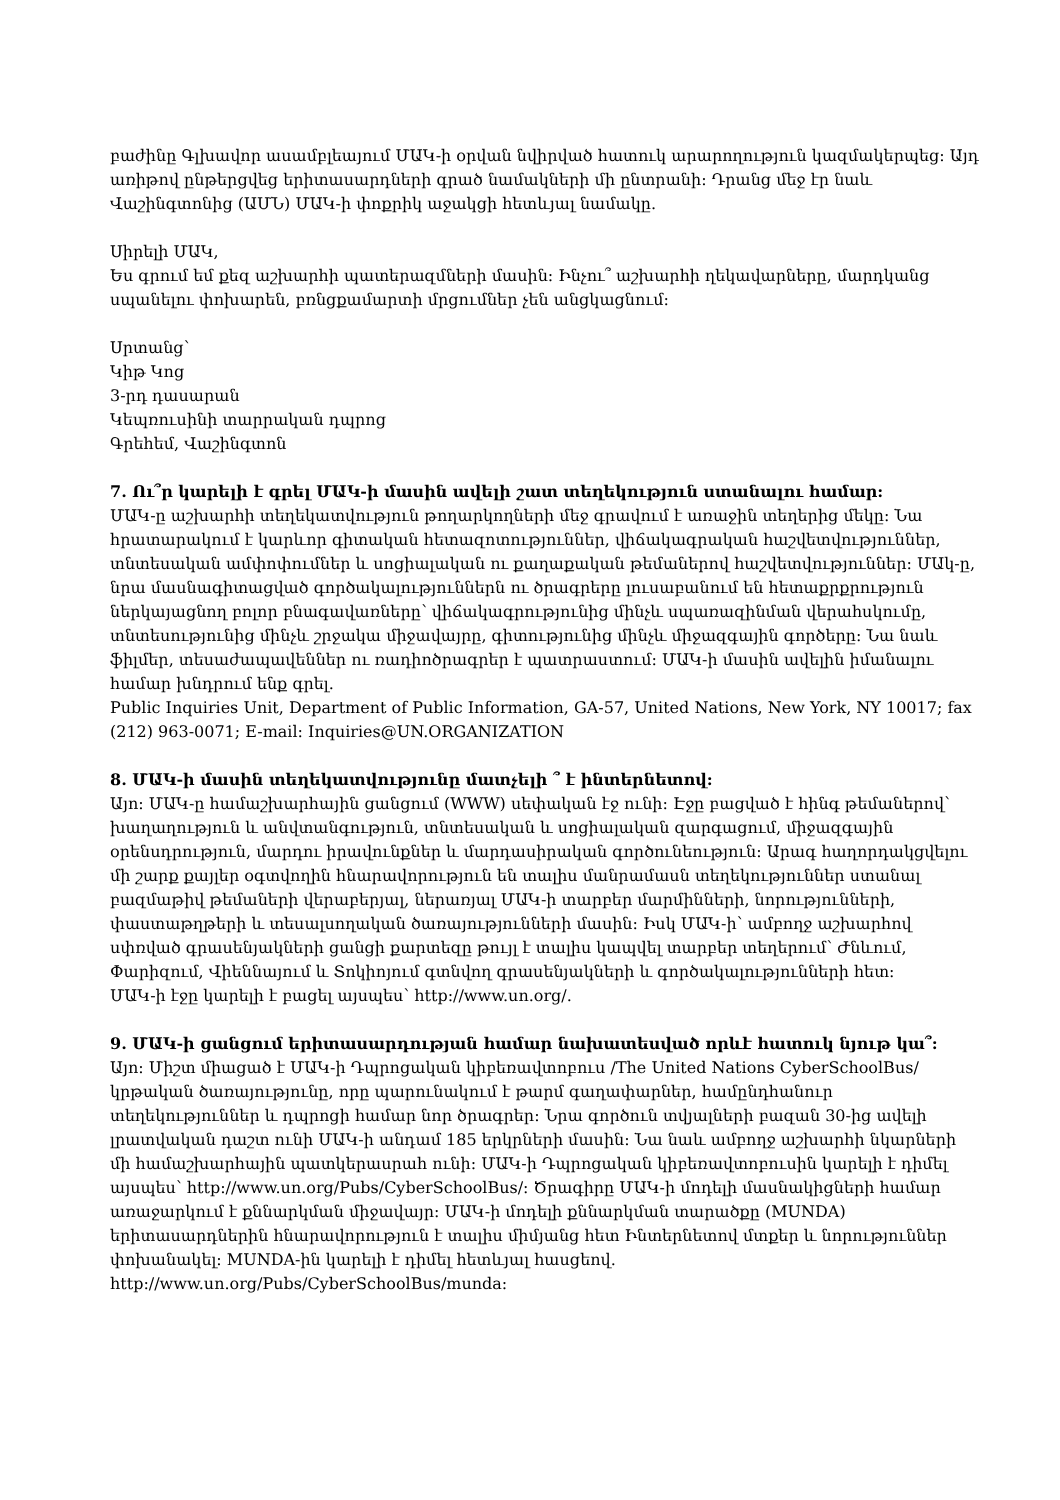բաժինը Գլխավոր ասամբլեայում ՄԱԿ-ի օրվան նվիրված հատուկ արարողություն կազմակերպեց: Այդ առիթով ընթերցվեց երիտասարդների գրած նամակների մի ընտրանի: Դրանց մեջ էր նաև Վաշինգտոնից (ԱՄՆ) ՄԱԿ-ի փոքրիկ աջակցի հետևյալ նամակը.
Սիրելի ՄԱԿ,
Ես գրում եմ քեզ աշխարհի պատերազմների մասին: Ինչու՞ աշխարհի ղեկավարները, մարդկանց սպանելու փոխարեն, բռնցքամարտի մրցումներ չեն անցկացնում:
Սրտանց՝
Կիթ Կոց
3-րդ դասարան
Կեպռուսինի տարրական դպրոց
Գրեհեմ, Վաշինգտոն
7. Ու՞ր կարելի է գրել ՄԱԿ-ի մասին ավելի շատ տեղեկություն ստանալու համար:
ՄԱԿ-ը աշխարհի տեղեկատվություն թողարկողների մեջ գրավում է առաջին տեղերից մեկը: Նա հրատարակում է կարևոր գիտական հետազոտություններ, վիճակագրական հաշվետվություններ, տնտեսական ամփոփումներ և սոցիալական ու քաղաքական թեմաներով հաշվետվություններ: ՄԱկ-ը, նրա մասնագիտացված գործակալություններն ու ծրագրերը լուսաբանում են հետաքրքրություն ներկայացնող բոլոր բնագավառները՝ վիճակագրությունից մինչև սպառազինման վերահսկումը, տնտեսությունից մինչև շրջակա միջավայրը, գիտությունից մինչև միջազգային գործերը: Նա նաև ֆիլմեր, տեսաժապավեններ ու ռադիոծրագրեր է պատրաստում: ՄԱԿ-ի մասին ավելին իմանալու համար խնդրում ենք գրել.
Public Inquiries Unit, Department of Public Information, GA-57, United Nations, New York, NY 10017; fax (212) 963-0071; E-mail: Inquiries@UN.ORGANIZATION
8. ՄԱԿ-ի մասին տեղեկատվությունը մատչելի ՞ է ինտերնետով:
Այո: ՄԱԿ-ը համաշխարհային ցանցում (WWW) սեփական էջ ունի: Էջը բացված է հինգ թեմաներով՝ խաղաղություն և անվտանգություն, տնտեսական և սոցիալական զարգացում, միջազգային օրենսդրություն, մարդու իրավունքներ և մարդասիրական գործունեություն: Արագ հաղորդակցվելու մի շարք քայլեր օգտվողին հնարավորություն են տալիս մանրամասն տեղեկություններ ստանալ բազմաթիվ թեմաների վերաբերյալ, ներառյալ ՄԱԿ-ի տարբեր մարմինների, նորությունների, փաստաթղթերի և տեսալսողական ծառայությունների մասին: Իսկ ՄԱԿ-ի՝ ամբողջ աշխարհով սփռված գրասենյակների ցանցի քարտեզը թույլ է տալիս կապվել տարբեր տեղերում՝ Ժնևում, Փարիզում, Վիեննայում և Տոկիոյում գտնվող գրասենյակների և գործակալությունների հետ:
ՄԱԿ-ի էջը կարելի է բացել այսպես՝ http://www.un.org/.
9. ՄԱԿ-ի ցանցում երիտասարդության համար նախատեսված որևէ հատուկ նյութ կա՞:
Այո: Միշտ միացած է ՄԱԿ-ի Դպրոցական կիբեռավտոբուս /The United Nations CyberSchoolBus/ կրթական ծառայությունը, որը պարունակում է թարմ գաղափարներ, համընդհանուր տեղեկություններ և դպրոցի համար նոր ծրագրեր: Նրա գործուն տվյալների բազան 30-ից ավելի լրատվական դաշտ ունի ՄԱԿ-ի անդամ 185 երկրների մասին: Նա նաև ամբողջ աշխարհի նկարների մի համաշխարհային պատկերասրահ ունի: ՄԱԿ-ի Դպրոցական կիբեռավտոբուսին կարելի է դիմել այսպես՝ http://www.un.org/Pubs/CyberSchoolBus/: Ծրագիրը ՄԱԿ-ի մոդելի մասնակիցների համար առաջարկում է քննարկման միջավայր: ՄԱԿ-ի մոդելի քննարկման տարածքը (MUNDA) երիտասարդներին հնարավորություն է տալիս միմյանց հետ Ինտերնետով մտքեր և նորություններ փոխանակել: MUNDA-ին կարելի է դիմել հետևյալ հասցեով. http://www.un.org/Pubs/CyberSchoolBus/munda: